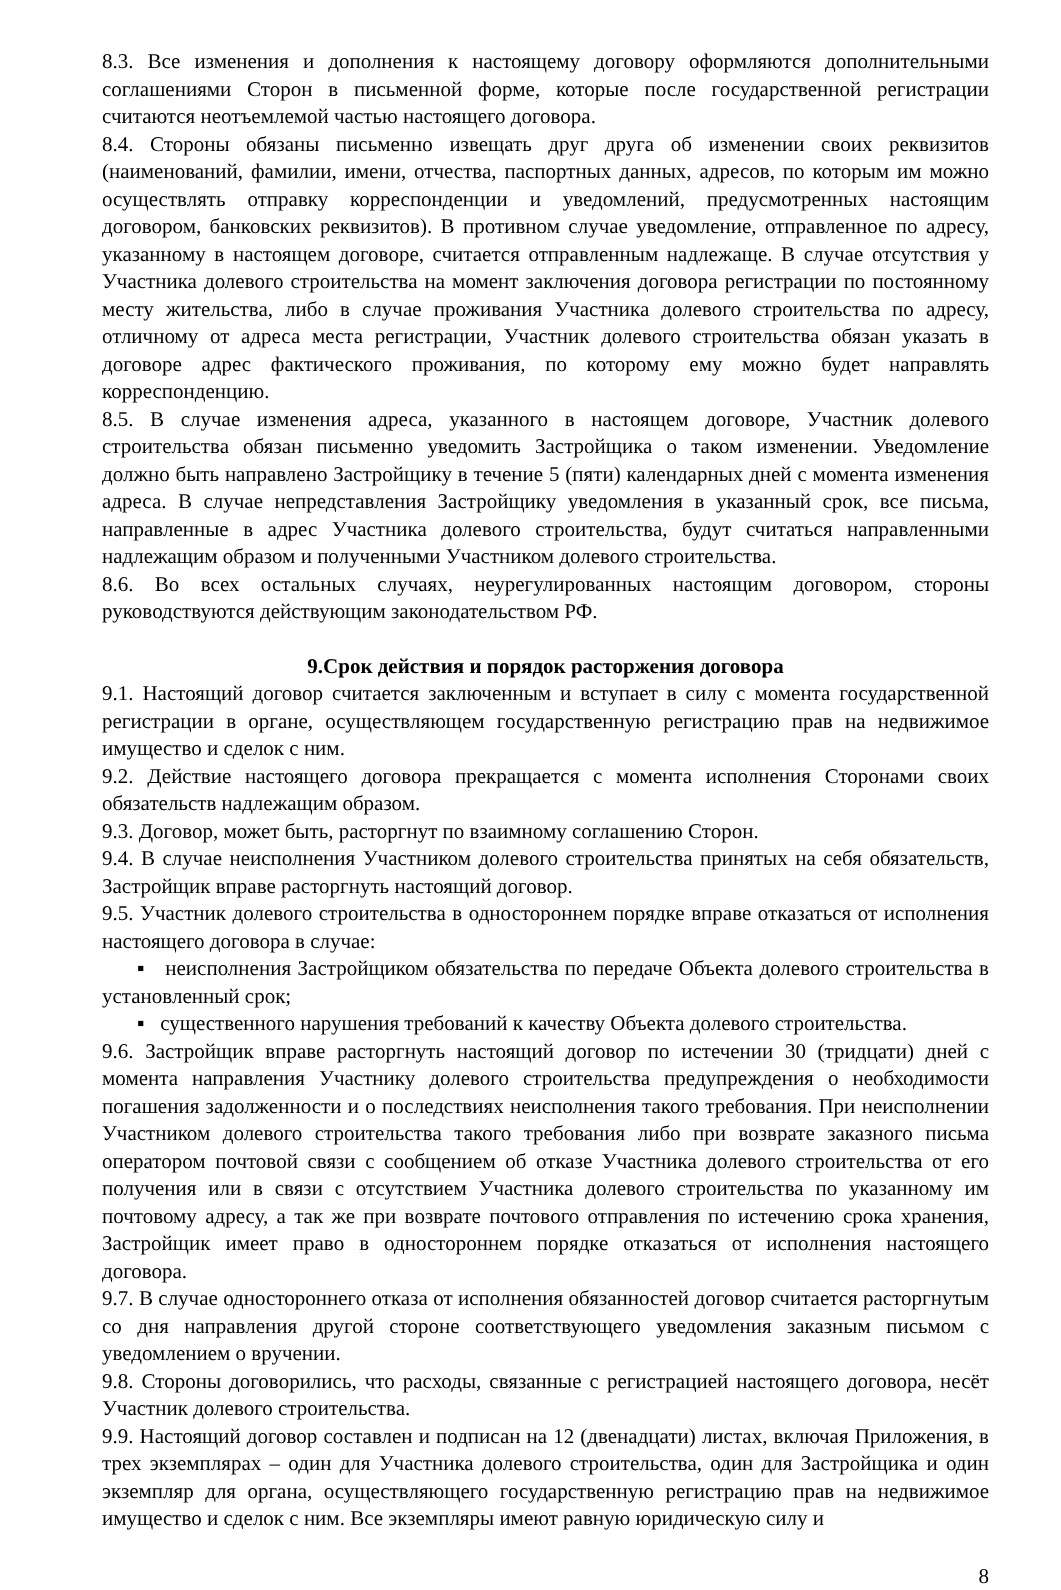8.3. Все изменения и дополнения к настоящему договору оформляются дополнительными соглашениями Сторон в письменной форме, которые после государственной регистрации считаются неотъемлемой частью настоящего договора.
8.4. Стороны обязаны письменно извещать друг друга об изменении своих реквизитов (наименований, фамилии, имени, отчества, паспортных данных, адресов, по которым им можно осуществлять отправку корреспонденции и уведомлений, предусмотренных настоящим договором, банковских реквизитов). В противном случае уведомление, отправленное по адресу, указанному в настоящем договоре, считается отправленным надлежаще. В случае отсутствия у Участника долевого строительства на момент заключения договора регистрации по постоянному месту жительства, либо в случае проживания Участника долевого строительства по адресу, отличному от адреса места регистрации, Участник долевого строительства обязан указать в договоре адрес фактического проживания, по которому ему можно будет направлять корреспонденцию.
8.5. В случае изменения адреса, указанного в настоящем договоре, Участник долевого строительства обязан письменно уведомить Застройщика о таком изменении. Уведомление должно быть направлено Застройщику в течение 5 (пяти) календарных дней с момента изменения адреса. В случае непредставления Застройщику уведомления в указанный срок, все письма, направленные в адрес Участника долевого строительства, будут считаться направленными надлежащим образом и полученными Участником долевого строительства.
8.6. Во всех остальных случаях, неурегулированных настоящим договором, стороны руководствуются действующим законодательством РФ.
9.Срок действия и порядок расторжения договора
9.1. Настоящий договор считается заключенным и вступает в силу с момента государственной регистрации в органе, осуществляющем государственную регистрацию прав на недвижимое имущество и сделок с ним.
9.2. Действие настоящего договора прекращается с момента исполнения Сторонами своих обязательств надлежащим образом.
9.3. Договор, может быть, расторгнут по взаимному соглашению Сторон.
9.4. В случае неисполнения Участником долевого строительства принятых на себя обязательств, Застройщик вправе расторгнуть настоящий договор.
9.5. Участник долевого строительства в одностороннем порядке вправе отказаться от исполнения настоящего договора в случае:
▪ неисполнения Застройщиком обязательства по передаче Объекта долевого строительства в установленный срок;
▪ существенного нарушения требований к качеству Объекта долевого строительства.
9.6. Застройщик вправе расторгнуть настоящий договор по истечении 30 (тридцати) дней с момента направления Участнику долевого строительства предупреждения о необходимости погашения задолженности и о последствиях неисполнения такого требования. При неисполнении Участником долевого строительства такого требования либо при возврате заказного письма оператором почтовой связи с сообщением об отказе Участника долевого строительства от его получения или в связи с отсутствием Участника долевого строительства по указанному им почтовому адресу, а так же при возврате почтового отправления по истечению срока хранения, Застройщик имеет право в одностороннем порядке отказаться от исполнения настоящего договора.
9.7. В случае одностороннего отказа от исполнения обязанностей договор считается расторгнутым со дня направления другой стороне соответствующего уведомления заказным письмом с уведомлением о вручении.
9.8. Стороны договорились, что расходы, связанные с регистрацией настоящего договора, несёт Участник долевого строительства.
9.9. Настоящий договор составлен и подписан на 12 (двенадцати) листах, включая Приложения, в трех экземплярах – один для Участника долевого строительства, один для Застройщика и один экземпляр для органа, осуществляющего государственную регистрацию прав на недвижимое имущество и сделок с ним. Все экземпляры имеют равную юридическую силу и
8